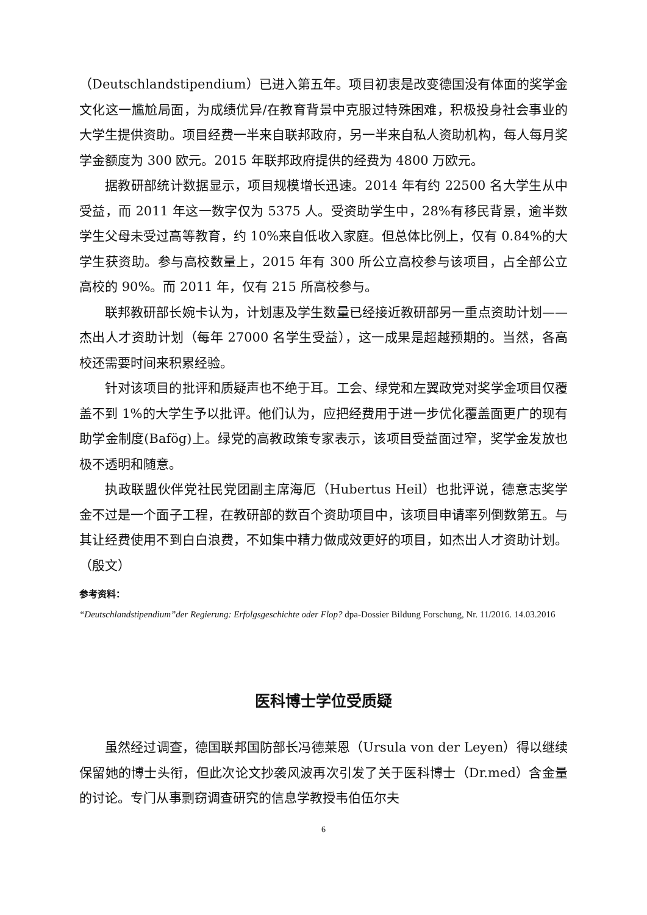（Deutschlandstipendium）已进入第五年。项目初衷是改变德国没有体面的奖学金文化这一尴尬局面，为成绩优异/在教育背景中克服过特殊困难，积极投身社会事业的大学生提供资助。项目经费一半来自联邦政府，另一半来自私人资助机构，每人每月奖学金额度为 300 欧元。2015 年联邦政府提供的经费为 4800 万欧元。
据教研部统计数据显示，项目规模增长迅速。2014 年有约 22500 名大学生从中受益，而 2011 年这一数字仅为 5375 人。受资助学生中，28%有移民背景，逾半数学生父母未受过高等教育，约 10%来自低收入家庭。但总体比例上，仅有 0.84%的大学生获资助。参与高校数量上，2015 年有 300 所公立高校参与该项目，占全部公立高校的 90%。而 2011 年，仅有 215 所高校参与。
联邦教研部长婉卡认为，计划惠及学生数量已经接近教研部另一重点资助计划——杰出人才资助计划（每年 27000 名学生受益），这一成果是超越预期的。当然，各高校还需要时间来积累经验。
针对该项目的批评和质疑声也不绝于耳。工会、绿党和左翼政党对奖学金项目仅覆盖不到 1%的大学生予以批评。他们认为，应把经费用于进一步优化覆盖面更广的现有助学金制度(Bafög)上。绿党的高教政策专家表示，该项目受益面过窄，奖学金发放也极不透明和随意。
执政联盟伙伴党社民党团副主席海厄（Hubertus Heil）也批评说，德意志奖学金不过是一个面子工程，在教研部的数百个资助项目中，该项目申请率列倒数第五。与其让经费使用不到白白浪费，不如集中精力做成效更好的项目，如杰出人才资助计划。（殷文）
参考资料：
“Deutschlandstipendium”der Regierung: Erfolgsgeschichte oder Flop? dpa-Dossier Bildung Forschung, Nr. 11/2016. 14.03.2016
医科博士学位受质疑
虽然经过调查，德国联邦国防部长冯德莱恩（Ursula von der Leyen）得以继续保留她的博士头衔，但此次论文抄袭风波再次引发了关于医科博士（Dr.med）含金量的讨论。专门从事剽窃调查研究的信息学教授韦伯伍尔夫
6